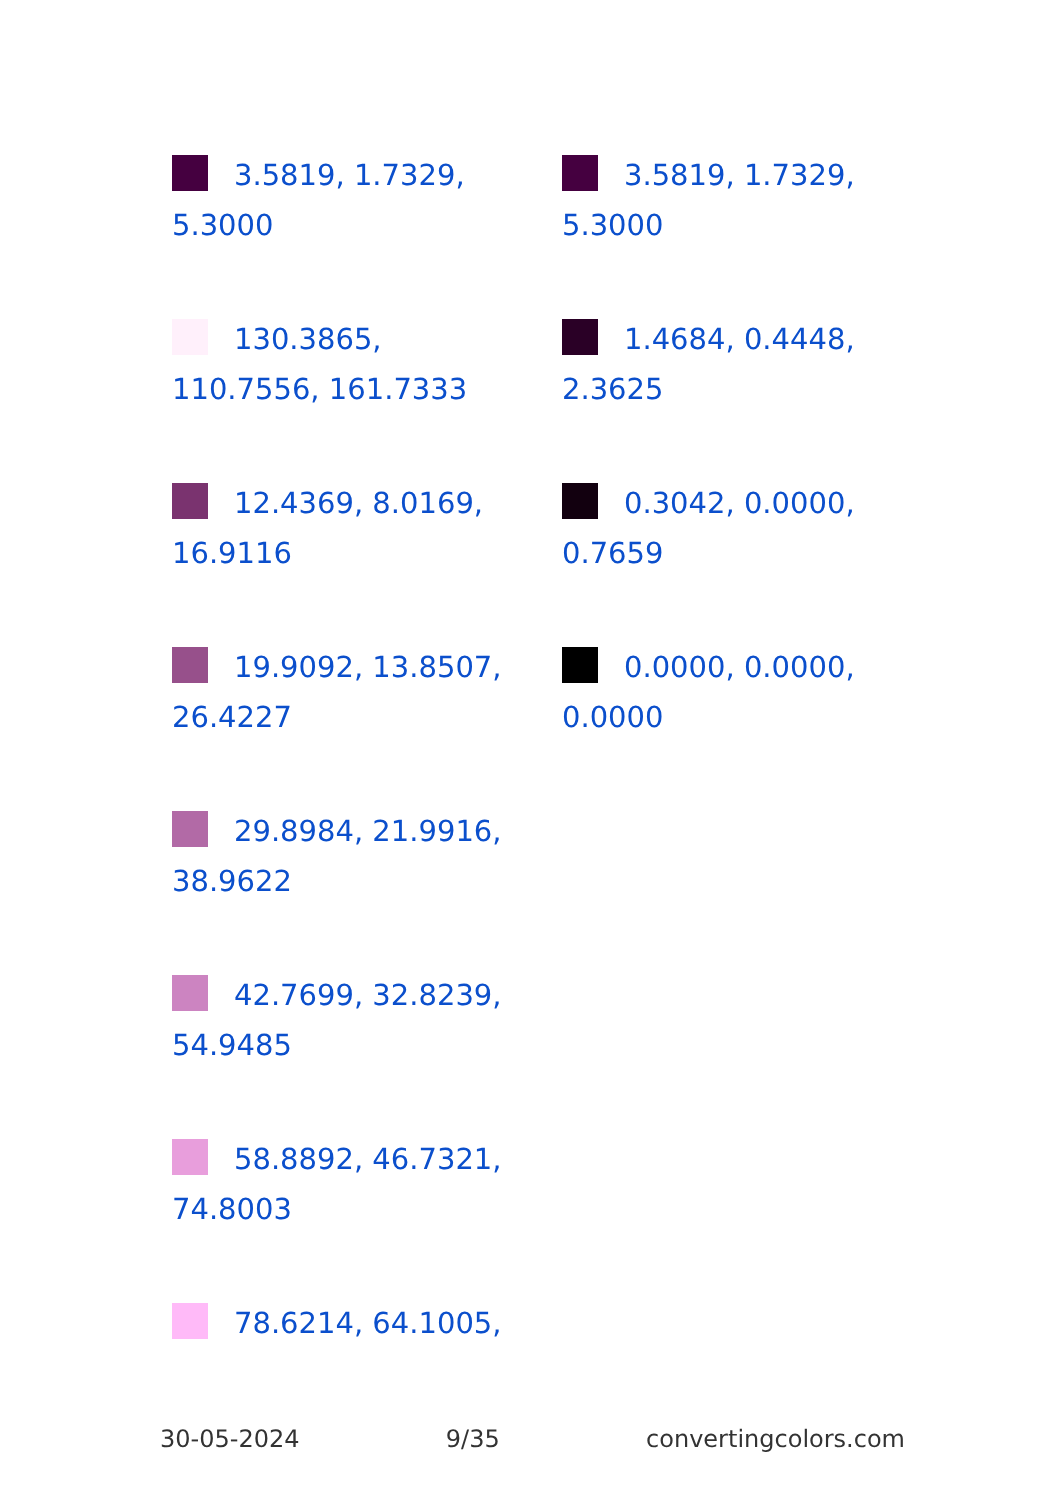3.5819, 1.7329,
5.3000
130.3865,
110.7556, 161.7333
12.4369, 8.0169,
16.9116
19.9092, 13.8507,
26.4227
29.8984, 21.9916,
38.9622
42.7699, 32.8239,
54.9485
58.8892, 46.7321,
74.8003
78.6214, 64.1005,
3.5819, 1.7329,
5.3000
1.4684, 0.4448,
2.3625
0.3042, 0.0000,
0.7659
0.0000, 0.0000,
0.0000
30-05-2024 9/35 convertingcolors.com